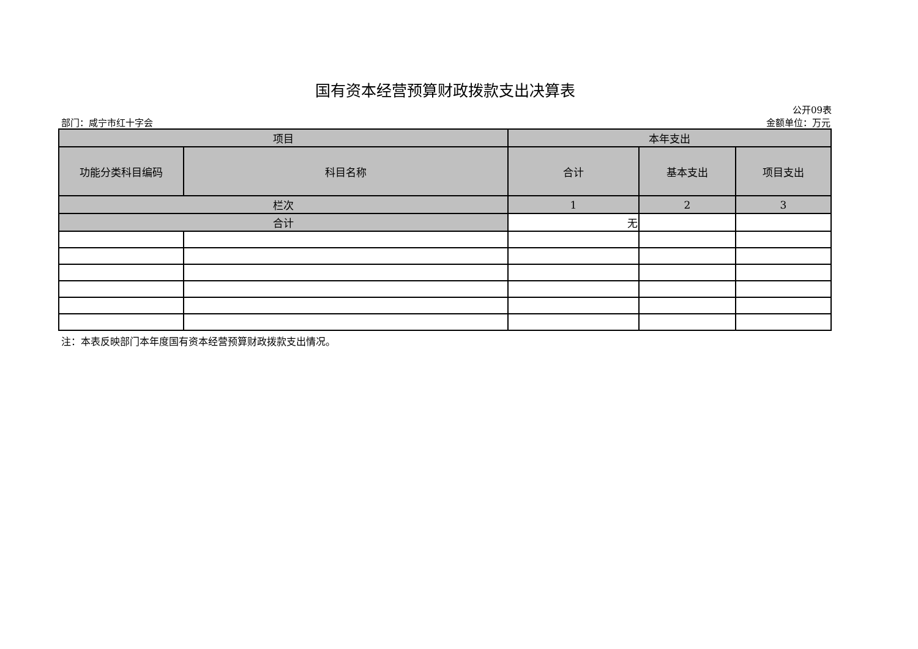国有资本经营预算财政拨款支出决算表
公开09表
部门：咸宁市红十字会 金额单位：万元
| 项目 | | 本年支出 | | |
| --- | --- | --- | --- | --- |
| 功能分类科目编码 | 科目名称 | 合计 | 基本支出 | 项目支出 |
| 栏次 | | 1 | 2 | 3 |
| 合计 | | 无 | | |
注：本表反映部门本年度国有资本经营预算财政拨款支出情况。